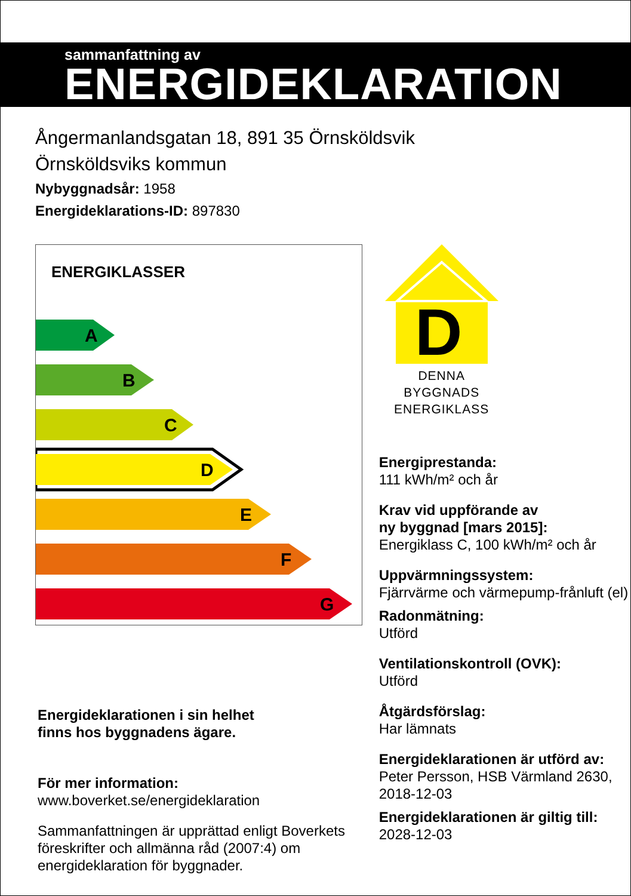sammanfattning av
ENERGIDEKLARATION
Ångermanlandsgatan 18, 891 35 Örnsköldsvik
Örnsköldsviks kommun
Nybyggnadsår: 1958
Energideklarations-ID: 897830
ENERGIKLASSER
A
B
C
D
E
F
G
Energideklarationen i sin helhet
finns hos byggnadens ägare.
För mer information:
www.boverket.se/energideklaration
Sammanfattningen är upprättad enligt Boverkets föreskrifter och allmänna råd (2007:4) om energideklaration för byggnader.
D
DENNA BYGGNADS
ENERGIKLASS
Energiprestanda:
111 kWh/m² och år
Krav vid uppförande av
ny byggnad [mars 2015]:
Energiklass C, 100 kWh/m² och år
Uppvärmningssystem:
Fjärrvärme och värmepump-frånluft (el)
Radonmätning:
Utförd
Ventilationskontroll (OVK):
Utförd
Åtgärdsförslag:
Har lämnats
Energideklarationen är utförd av:
Peter Persson, HSB Värmland 2630, 2018-12-03
Energideklarationen är giltig till:
2028-12-03